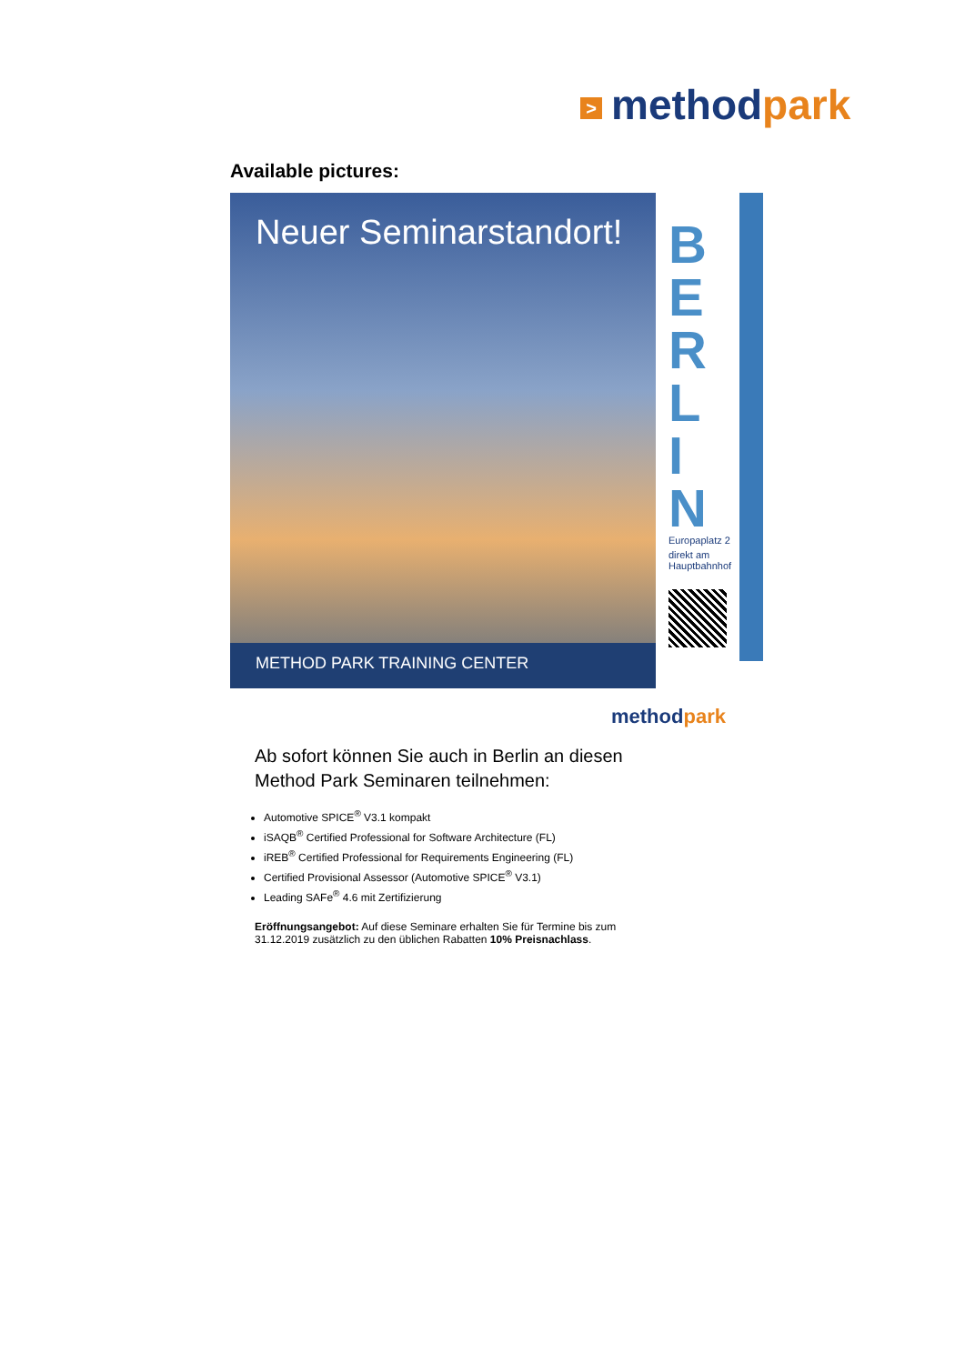> methodpark
Available pictures:
Neuer Seminarstandort!
METHOD PARK TRAINING CENTER
B
E
R
L
I
N
Europaplatz 2
direkt am Hauptbahnhof
methodpark
Ab sofort können Sie auch in Berlin an diesen Method Park Seminaren teilnehmen:
Automotive SPICE<sup>®</sup> V3.1 kompakt
iSAQB<sup>®</sup> Certified Professional for Software Architecture (FL)
iREB<sup>®</sup> Certified Professional for Requirements Engineering (FL)
Certified Provisional Assessor (Automotive SPICE<sup>®</sup> V3.1)
Leading SAFe<sup>®</sup> 4.6 mit Zertifizierung
Eröffnungsangebot: Auf diese Seminare erhalten Sie für Termine bis zum 31.12.2019 zusätzlich zu den üblichen Rabatten 10% Preisnachlass.